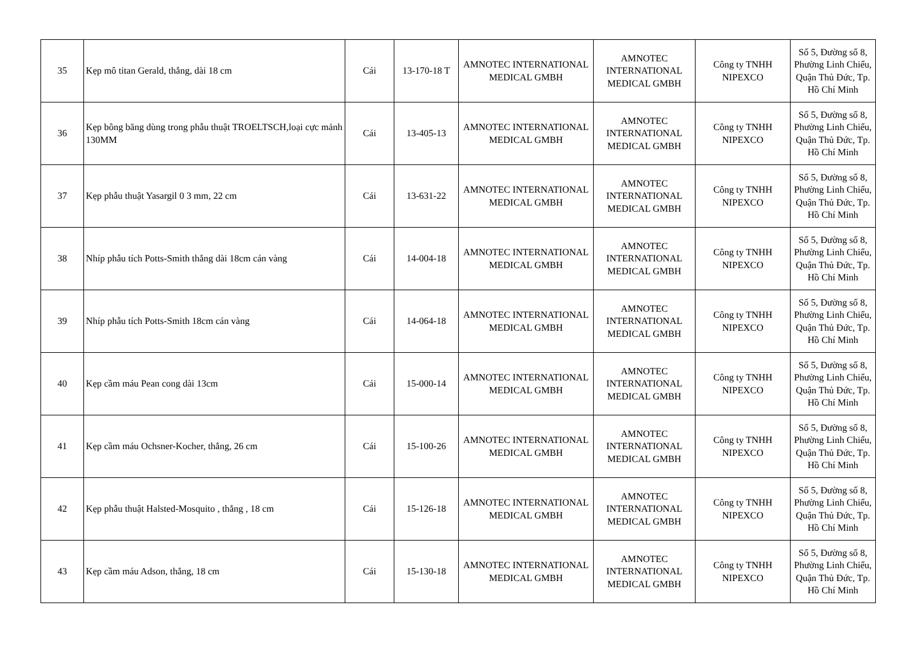| 35 | Kẹp mô titan Gerald, thẳng, dài 18 cm | Cái | 13-170-18 T | AMNOTEC INTERNATIONAL MEDICAL GMBH | AMNOTEC INTERNATIONAL MEDICAL GMBH | Công ty TNHH NIPEXCO | Số 5, Đường số 8, Phường Linh Chiểu, Quận Thủ Đức, Tp. Hồ Chí Minh |
| 36 | Kẹp bông băng dùng trong phẫu thuật TROELTSCH,loại cực mảnh 130MM | Cái | 13-405-13 | AMNOTEC INTERNATIONAL MEDICAL GMBH | AMNOTEC INTERNATIONAL MEDICAL GMBH | Công ty TNHH NIPEXCO | Số 5, Đường số 8, Phường Linh Chiểu, Quận Thủ Đức, Tp. Hồ Chí Minh |
| 37 | Kẹp phẫu thuật Yasargil 0 3 mm, 22 cm | Cái | 13-631-22 | AMNOTEC INTERNATIONAL MEDICAL GMBH | AMNOTEC INTERNATIONAL MEDICAL GMBH | Công ty TNHH NIPEXCO | Số 5, Đường số 8, Phường Linh Chiểu, Quận Thủ Đức, Tp. Hồ Chí Minh |
| 38 | Nhíp phẫu tích Potts-Smith thẳng dài 18cm cán vàng | Cái | 14-004-18 | AMNOTEC INTERNATIONAL MEDICAL GMBH | AMNOTEC INTERNATIONAL MEDICAL GMBH | Công ty TNHH NIPEXCO | Số 5, Đường số 8, Phường Linh Chiểu, Quận Thủ Đức, Tp. Hồ Chí Minh |
| 39 | Nhíp phẫu tích Potts-Smith 18cm cán vàng | Cái | 14-064-18 | AMNOTEC INTERNATIONAL MEDICAL GMBH | AMNOTEC INTERNATIONAL MEDICAL GMBH | Công ty TNHH NIPEXCO | Số 5, Đường số 8, Phường Linh Chiểu, Quận Thủ Đức, Tp. Hồ Chí Minh |
| 40 | Kẹp cầm máu Pean cong dài 13cm | Cái | 15-000-14 | AMNOTEC INTERNATIONAL MEDICAL GMBH | AMNOTEC INTERNATIONAL MEDICAL GMBH | Công ty TNHH NIPEXCO | Số 5, Đường số 8, Phường Linh Chiểu, Quận Thủ Đức, Tp. Hồ Chí Minh |
| 41 | Kẹp cầm máu Ochsner-Kocher, thẳng, 26 cm | Cái | 15-100-26 | AMNOTEC INTERNATIONAL MEDICAL GMBH | AMNOTEC INTERNATIONAL MEDICAL GMBH | Công ty TNHH NIPEXCO | Số 5, Đường số 8, Phường Linh Chiểu, Quận Thủ Đức, Tp. Hồ Chí Minh |
| 42 | Kẹp phẫu thuật Halsted-Mosquito , thẳng , 18 cm | Cái | 15-126-18 | AMNOTEC INTERNATIONAL MEDICAL GMBH | AMNOTEC INTERNATIONAL MEDICAL GMBH | Công ty TNHH NIPEXCO | Số 5, Đường số 8, Phường Linh Chiểu, Quận Thủ Đức, Tp. Hồ Chí Minh |
| 43 | Kẹp cầm máu Adson, thẳng, 18 cm | Cái | 15-130-18 | AMNOTEC INTERNATIONAL MEDICAL GMBH | AMNOTEC INTERNATIONAL MEDICAL GMBH | Công ty TNHH NIPEXCO | Số 5, Đường số 8, Phường Linh Chiểu, Quận Thủ Đức, Tp. Hồ Chí Minh |